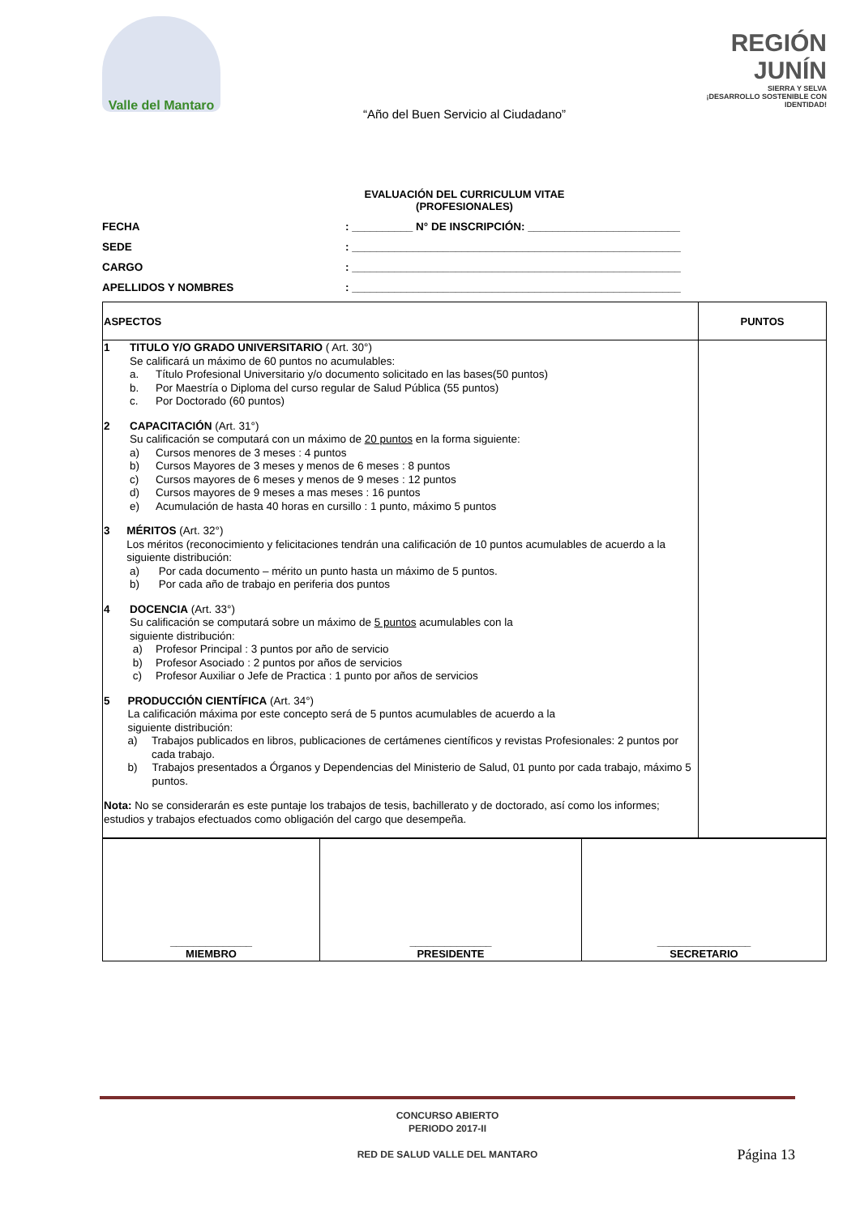Valle del Mantaro
REGIÓN JUNÍN
SIERRA Y SELVA
¡DESARROLLO SOSTENIBLE CON IDENTIDAD!
“Año del Buen Servicio al Ciudadano”
EVALUACIÓN DEL CURRICULUM VITAE
(PROFESIONALES)
FECHA: __________ N° DE INSCRIPCIÓN: _________________________
SEDE: ______________________________________________________
CARGO: ______________________________________________________
APELLIDOS Y NOMBRES: ______________________________________________________
| ASPECTOS | PUNTOS |
| --- | --- |
| 1 TITULO Y/O GRADO UNIVERSITARIO ( Art. 30°) Se calificará un máximo de 60 puntos no acumulables: a. Título Profesional Universitario y/o documento solicitado en las bases(50 puntos) b. Por Maestría o Diploma del curso regular de Salud Pública (55 puntos) c. Por Doctorado (60 puntos) 2 CAPACITACIÓN (Art. 31°) Su calificación se computará con un máximo de 20 puntos en la forma siguiente: a) Cursos menores de 3 meses : 4 puntos b) Cursos Mayores de 3 meses y menos de 6 meses : 8 puntos c) Cursos mayores de 6 meses y menos de 9 meses : 12 puntos d) Cursos mayores de 9 meses a mas meses : 16 puntos e) Acumulación de hasta 40 horas en cursillo : 1 punto, máximo 5 puntos 3 MÉRITOS (Art. 32°) Los méritos (reconocimiento y felicitaciones tendrán una calificación de 10 puntos acumulables de acuerdo a la siguiente distribución: a) Por cada documento – mérito un punto hasta un máximo de 5 puntos. b) Por cada año de trabajo en periferia dos puntos 4 DOCENCIA (Art. 33°) Su calificación se computará sobre un máximo de 5 puntos acumulables con la siguiente distribución: a) Profesor Principal : 3 puntos por año de servicio b) Profesor Asociado : 2 puntos por años de servicios c) Profesor Auxiliar o Jefe de Practica : 1 punto por años de servicios 5 PRODUCCIÓN CIENTÍFICA (Art. 34°) La calificación máxima por este concepto será de 5 puntos acumulables de acuerdo a la siguiente distribución: a) Trabajos publicados en libros, publicaciones de certámenes científicos y revistas Profesionales: 2 puntos por cada trabajo. b) Trabajos presentados a Órganos y Dependencias del Ministerio de Salud, 01 punto por cada trabajo, máximo 5 puntos. Nota: No se considerarán es este puntaje los trabajos de tesis, bachillerato y de doctorado, así como los informes; estudios y trabajos efectuados como obligación del cargo que desempeña. | |
| ______________ MIEMBRO | ______________ PRESIDENTE | ________________ SECRETARIO |
CONCURSO ABIERTO
PERIODO 2017-II
RED DE SALUD VALLE DEL MANTARO
Página 13